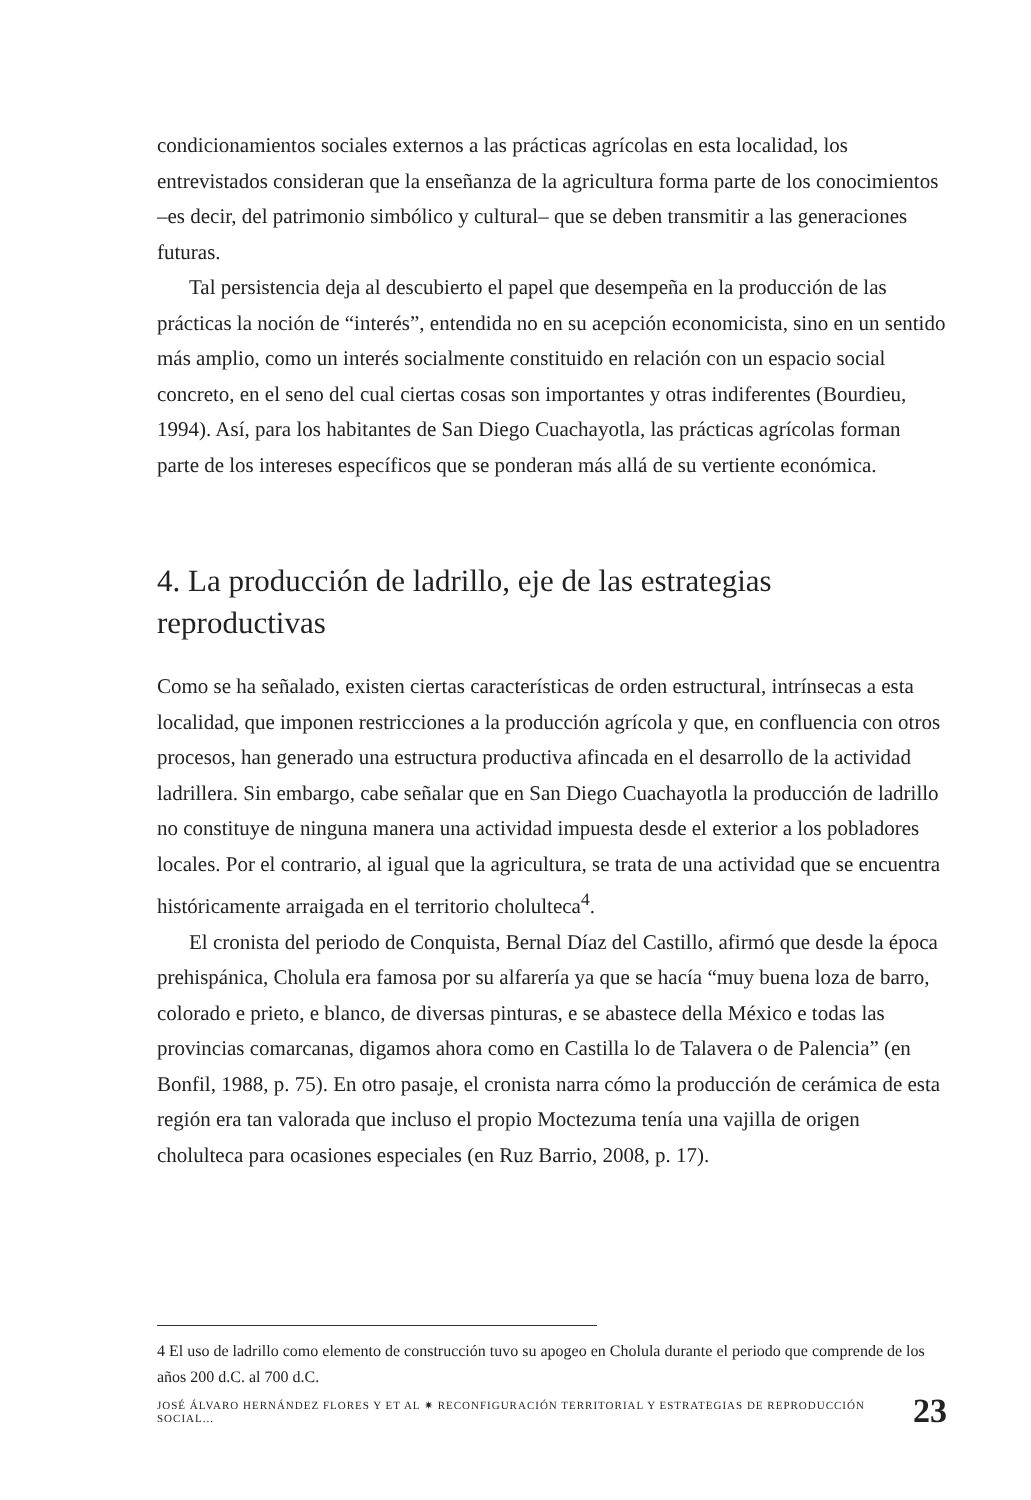condicionamientos sociales externos a las prácticas agrícolas en esta localidad, los entrevistados consideran que la enseñanza de la agricultura forma parte de los conocimientos –es decir, del patrimonio simbólico y cultural– que se deben transmitir a las generaciones futuras.
Tal persistencia deja al descubierto el papel que desempeña en la producción de las prácticas la noción de “interés”, entendida no en su acepción economicista, sino en un sentido más amplio, como un interés socialmente constituido en relación con un espacio social concreto, en el seno del cual ciertas cosas son importantes y otras indiferentes (Bourdieu, 1994). Así, para los habitantes de San Diego Cuachayotla, las prácticas agrícolas forman parte de los intereses específicos que se ponderan más allá de su vertiente económica.
4. La producción de ladrillo, eje de las estrategias reproductivas
Como se ha señalado, existen ciertas características de orden estructural, intrínsecas a esta localidad, que imponen restricciones a la producción agrícola y que, en confluencia con otros procesos, han generado una estructura productiva afincada en el desarrollo de la actividad ladrillera. Sin embargo, cabe señalar que en San Diego Cuachayotla la producción de ladrillo no constituye de ninguna manera una actividad impuesta desde el exterior a los pobladores locales. Por el contrario, al igual que la agricultura, se trata de una actividad que se encuentra históricamente arraigada en el territorio cholulteca<sup>4</sup>.
El cronista del periodo de Conquista, Bernal Díaz del Castillo, afirmó que desde la época prehispánica, Cholula era famosa por su alfarería ya que se hacía “muy buena loza de barro, colorado e prieto, e blanco, de diversas pinturas, e se abastece della México e todas las provincias comarcanas, digamos ahora como en Castilla lo de Talavera o de Palencia” (en Bonfil, 1988, p. 75). En otro pasaje, el cronista narra cómo la producción de cerámica de esta región era tan valorada que incluso el propio Moctezuma tenía una vajilla de origen cholulteca para ocasiones especiales (en Ruz Barrio, 2008, p. 17).
4 El uso de ladrillo como elemento de construcción tuvo su apogeo en Cholula durante el periodo que comprende de los años 200 d.C. al 700 d.C.
JOSÉ ÁLVARO HERNÁNDEZ FLORES Y ET AL ✷ RECONFIGURACIÓN TERRITORIAL Y ESTRATEGIAS DE REPRODUCCIÓN SOCIAL... 23